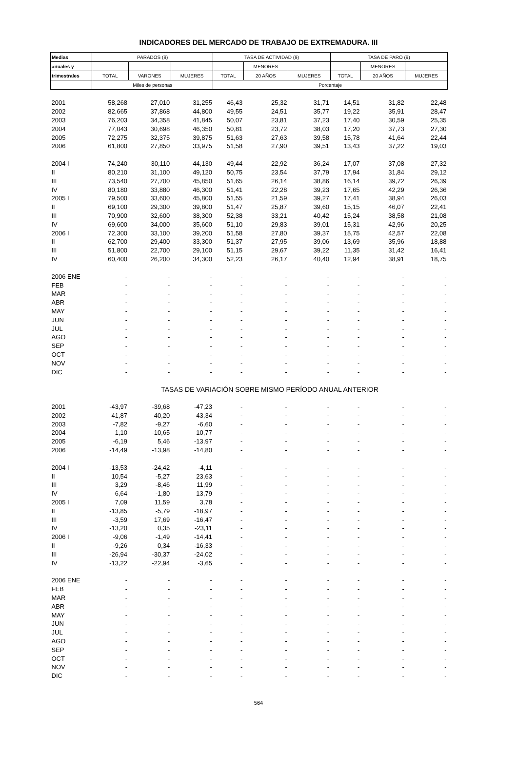INDICADORES DEL MERCADO DE TRABAJO DE EXTREMADURA. III
| Medias | PARADOS (9) | | | TASA DE ACTIVIDAD (9) | | | TASA DE PARO (9) | | |
| anuales y | | | | | MENORES | | | MENORES | |
| trimestrales | TOTAL | VARONES | MUJERES | TOTAL | 20 AÑOS | MUJERES | TOTAL | 20 AÑOS | MUJERES |
| | Miles de personas | | | Porcentaje | | | | | |
| 2001 | 58,268 | 27,010 | 31,255 | 46,43 | 25,32 | 31,71 | 14,51 | 31,82 | 22,48 |
| 2002 | 82,665 | 37,868 | 44,800 | 49,55 | 24,51 | 35,77 | 19,22 | 35,91 | 28,47 |
| 2003 | 76,203 | 34,358 | 41,845 | 50,07 | 23,81 | 37,23 | 17,40 | 30,59 | 25,35 |
| 2004 | 77,043 | 30,698 | 46,350 | 50,81 | 23,72 | 38,03 | 17,20 | 37,73 | 27,30 |
| 2005 | 72,275 | 32,375 | 39,875 | 51,63 | 27,63 | 39,58 | 15,78 | 41,64 | 22,44 |
| 2006 | 61,800 | 27,850 | 33,975 | 51,58 | 27,90 | 39,51 | 13,43 | 37,22 | 19,03 |
| 2004 I | 74,240 | 30,110 | 44,130 | 49,44 | 22,92 | 36,24 | 17,07 | 37,08 | 27,32 |
| II | 80,210 | 31,100 | 49,120 | 50,75 | 23,54 | 37,79 | 17,94 | 31,84 | 29,12 |
| III | 73,540 | 27,700 | 45,850 | 51,65 | 26,14 | 38,86 | 16,14 | 39,72 | 26,39 |
| IV | 80,180 | 33,880 | 46,300 | 51,41 | 22,28 | 39,23 | 17,65 | 42,29 | 26,36 |
| 2005 I | 79,500 | 33,600 | 45,800 | 51,55 | 21,59 | 39,27 | 17,41 | 38,94 | 26,03 |
| II | 69,100 | 29,300 | 39,800 | 51,47 | 25,87 | 39,60 | 15,15 | 46,07 | 22,41 |
| III | 70,900 | 32,600 | 38,300 | 52,38 | 33,21 | 40,42 | 15,24 | 38,58 | 21,08 |
| IV | 69,600 | 34,000 | 35,600 | 51,10 | 29,83 | 39,01 | 15,31 | 42,96 | 20,25 |
| 2006 I | 72,300 | 33,100 | 39,200 | 51,58 | 27,80 | 39,37 | 15,75 | 42,57 | 22,08 |
| II | 62,700 | 29,400 | 33,300 | 51,37 | 27,95 | 39,06 | 13,69 | 35,96 | 18,88 |
| III | 51,800 | 22,700 | 29,100 | 51,15 | 29,67 | 39,22 | 11,35 | 31,42 | 16,41 |
| IV | 60,400 | 26,200 | 34,300 | 52,23 | 26,17 | 40,40 | 12,94 | 38,91 | 18,75 |
| 2006 ENE | - | - | - | - | - | - | - | - | - |
| FEB | - | - | - | - | - | - | - | - | - |
| MAR | - | - | - | - | - | - | - | - | - |
| ABR | - | - | - | - | - | - | - | - | - |
| MAY | - | - | - | - | - | - | - | - | - |
| JUN | - | - | - | - | - | - | - | - | - |
| JUL | - | - | - | - | - | - | - | - | - |
| AGO | - | - | - | - | - | - | - | - | - |
| SEP | - | - | - | - | - | - | - | - | - |
| OCT | - | - | - | - | - | - | - | - | - |
| NOV | - | - | - | - | - | - | - | - | - |
| DIC | - | - | - | - | - | - | - | - | - |
| | TASAS DE VARIACIÓN SOBRE MISMO PERÍODO ANUAL ANTERIOR | | | | | | | | |
| 2001 | -43,97 | -39,68 | -47,23 | - | - | - | - | - | - |
| 2002 | 41,87 | 40,20 | 43,34 | - | - | - | - | - | - |
| 2003 | -7,82 | -9,27 | -6,60 | - | - | - | - | - | - |
| 2004 | 1,10 | -10,65 | 10,77 | - | - | - | - | - | - |
| 2005 | -6,19 | 5,46 | -13,97 | - | - | - | - | - | - |
| 2006 | -14,49 | -13,98 | -14,80 | - | - | - | - | - | - |
| 2004 I | -13,53 | -24,42 | -4,11 | - | - | - | - | - | - |
| II | 10,54 | -5,27 | 23,63 | - | - | - | - | - | - |
| III | 3,29 | -8,46 | 11,99 | - | - | - | - | - | - |
| IV | 6,64 | -1,80 | 13,79 | - | - | - | - | - | - |
| 2005 I | 7,09 | 11,59 | 3,78 | - | - | - | - | - | - |
| II | -13,85 | -5,79 | -18,97 | - | - | - | - | - | - |
| III | -3,59 | 17,69 | -16,47 | - | - | - | - | - | - |
| IV | -13,20 | 0,35 | -23,11 | - | - | - | - | - | - |
| 2006 I | -9,06 | -1,49 | -14,41 | - | - | - | - | - | - |
| II | -9,26 | 0,34 | -16,33 | - | - | - | - | - | - |
| III | -26,94 | -30,37 | -24,02 | - | - | - | - | - | - |
| IV | -13,22 | -22,94 | -3,65 | - | - | - | - | - | - |
| 2006 ENE | - | - | - | - | - | - | - | - | - |
| FEB | - | - | - | - | - | - | - | - | - |
| MAR | - | - | - | - | - | - | - | - | - |
| ABR | - | - | - | - | - | - | - | - | - |
| MAY | - | - | - | - | - | - | - | - | - |
| JUN | - | - | - | - | - | - | - | - | - |
| JUL | - | - | - | - | - | - | - | - | - |
| AGO | - | - | - | - | - | - | - | - | - |
| SEP | - | - | - | - | - | - | - | - | - |
| OCT | - | - | - | - | - | - | - | - | - |
| NOV | - | - | - | - | - | - | - | - | - |
| DIC | - | - | - | - | - | - | - | - | - |
564